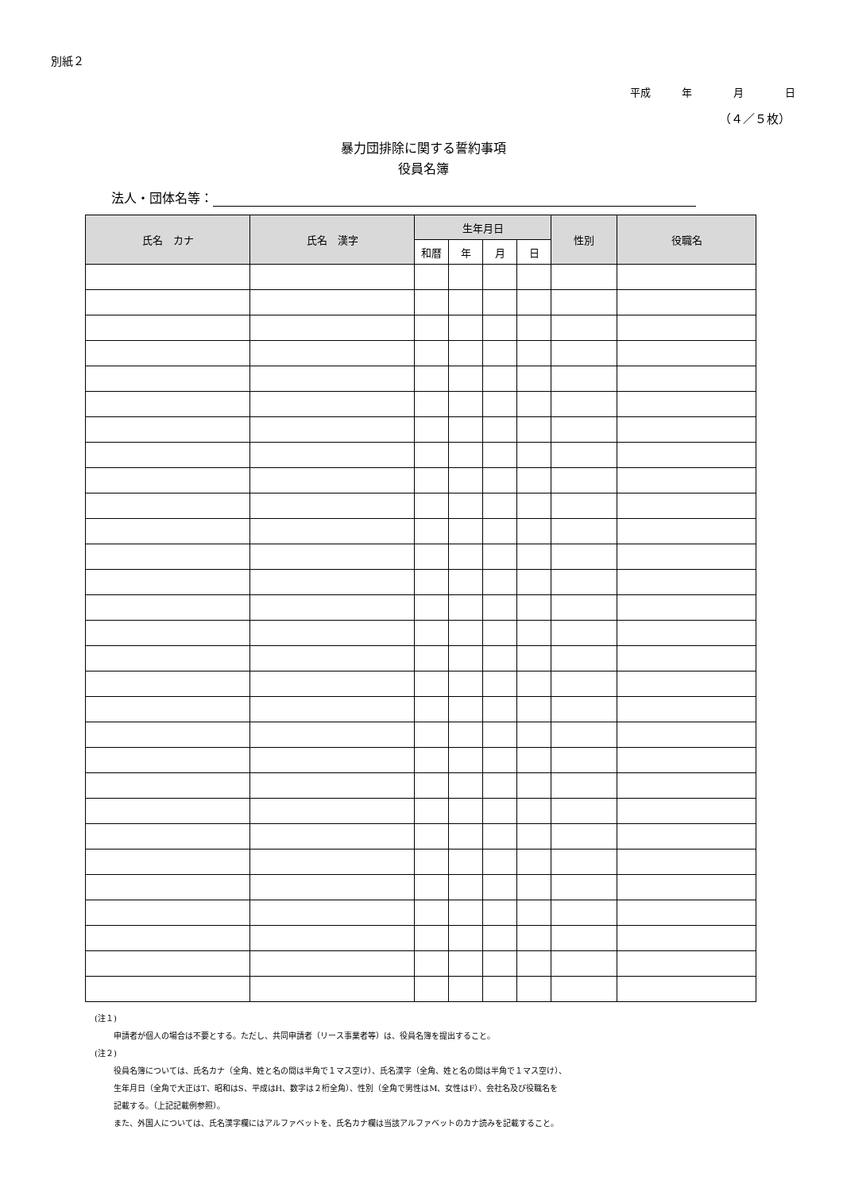別紙２
平成　　　年　　　　月　　　　日
（４／５枚）
暴力団排除に関する誓約事項
役員名簿
法人・団体名等：
| 氏名 カナ | 氏名 漢字 | 生年月日 | | | | 性別 | 役職名 |
| --- | --- | --- | --- | --- | --- | --- | --- |
| | | 和暦 | 年 | 月 | 日 | | |
(注１)
申請者が個人の場合は不要とする。ただし、共同申請者（リース事業者等）は、役員名簿を提出すること。
(注２)
役員名簿については、氏名カナ（全角、姓と名の間は半角で１マス空け）、氏名漢字（全角、姓と名の間は半角で１マス空け）、
生年月日（全角で大正はT、昭和はS、平成はH、数字は２桁全角）、性別（全角で男性はM、女性はF）、会社名及び役職名を
記載する。（上記記載例参照）。
また、外国人については、氏名漢字欄にはアルファベットを、氏名カナ欄は当該アルファベットのカナ読みを記載すること。